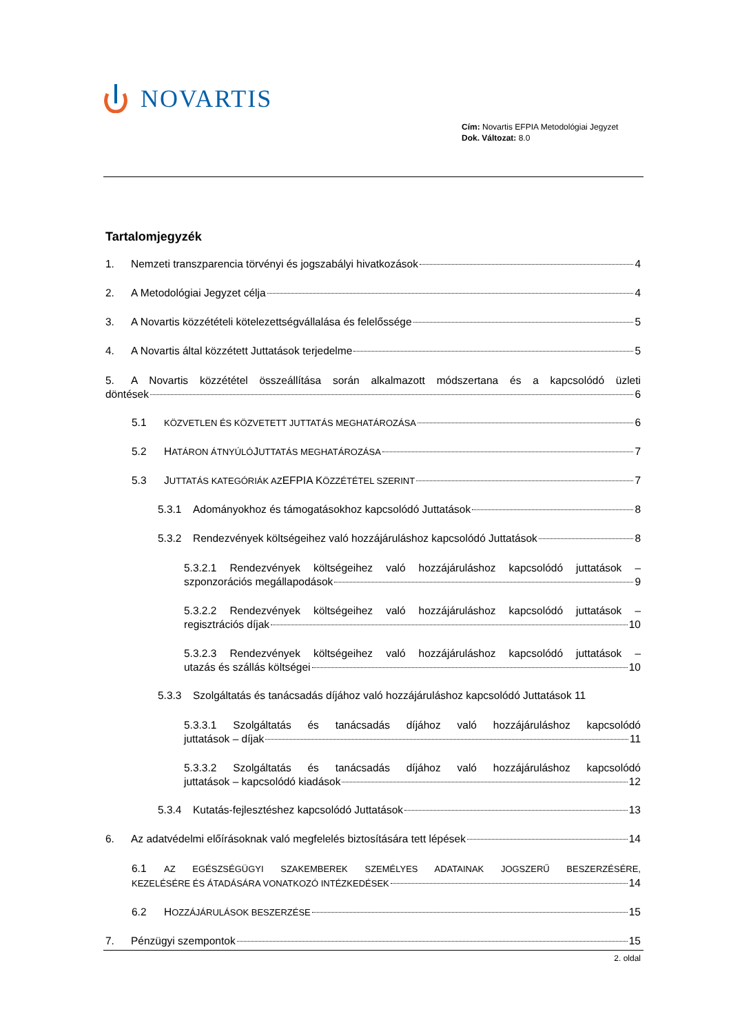NOVARTIS
Cím: Novartis EFPIA Metodológiai Jegyzet
Dok. Változat: 8.0
Tartalomjegyzék
1. Nemzeti transzparencia törvényi és jogszabályi hivatkozások 4
2. A Metodológiai Jegyzet célja 4
3. A Novartis közzétételi kötelezettségvállalása és felelőssége 5
4. A Novartis által közzétett Juttatások terjedelme 5
5. A Novartis közzététel összeállítása során alkalmazott módszertana és a kapcsolódó üzleti
döntések 6
5.1 KÖZVETLEN ÉS KÖZVETETT JUTTATÁS MEGHATÁROZÁSA 6
5.2 H ATÁRON ÁTNYÚLÓ J UTTATÁS MEGHATÁROZÁSA 7
5.3 J UTTATÁS KATEGÓRIÁK AZ EFPIA K ÖZZÉTÉTEL SZERINT 7
5.3.1 Adományokhoz és támogatásokhoz kapcsolódó Juttatások 8
5.3.2 Rendezvények költségeihez való hozzájáruláshoz kapcsolódó Juttatások 8
5.3.2.1 Rendezvények költségeihez való hozzájáruláshoz kapcsolódó juttatások –
szponzorációs megállapodások 9
5.3.2.2 Rendezvények költségeihez való hozzájáruláshoz kapcsolódó juttatások –
regisztrációs díjak 10
5.3.2.3 Rendezvények költségeihez való hozzájáruláshoz kapcsolódó juttatások –
utazás és szállás költségei 10
5.3.3 Szolgáltatás és tanácsadás díjához való hozzájáruláshoz kapcsolódó Juttatások 11
5.3.3.1 Szolgáltatás és tanácsadás díjához való hozzájáruláshoz kapcsolódó
juttatások – díjak 11
5.3.3.2 Szolgáltatás és tanácsadás díjához való hozzájáruláshoz kapcsolódó
juttatások – kapcsolódó kiadások 12
5.3.4 Kutatás-fejlesztéshez kapcsolódó Juttatások 13
6. Az adatvédelmi előírásoknak való megfelelés biztosítására tett lépések 14
6.1 AZ EGÉSZSÉGÜGYI SZAKEMBEREK SZEMÉLYES ADATAINAK JOGSZERŰ BESZERZÉSÉRE,
KEZELÉSÉRE ÉS ÁTADÁSÁRA VONATKOZÓ INTÉZKEDÉSEK 14
6.2 H OZZÁJÁRULÁSOK BESZERZÉSE 15
7. Pénzügyi szempontok 15
2. oldal